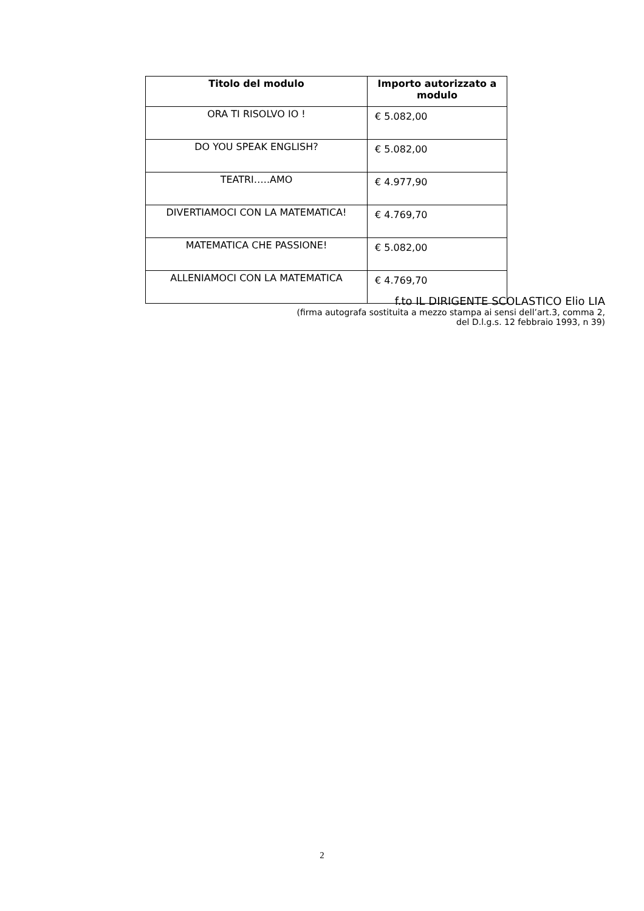| Titolo del modulo | Importo autorizzato a modulo |
| --- | --- |
| ORA TI RISOLVO IO ! | € 5.082,00 |
| DO YOU SPEAK ENGLISH? | € 5.082,00 |
| TEATRI…..AMO | € 4.977,90 |
| DIVERTIAMOCI CON LA MATEMATICA! | € 4.769,70 |
| MATEMATICA CHE PASSIONE! | € 5.082,00 |
| ALLENIAMOCI CON LA MATEMATICA | € 4.769,70 |
f.to IL DIRIGENTE SCOLASTICO Elio LIA
(firma autografa sostituita a mezzo stampa ai sensi dell’art.3, comma 2,
del D.l.g.s. 12 febbraio 1993, n 39)
2